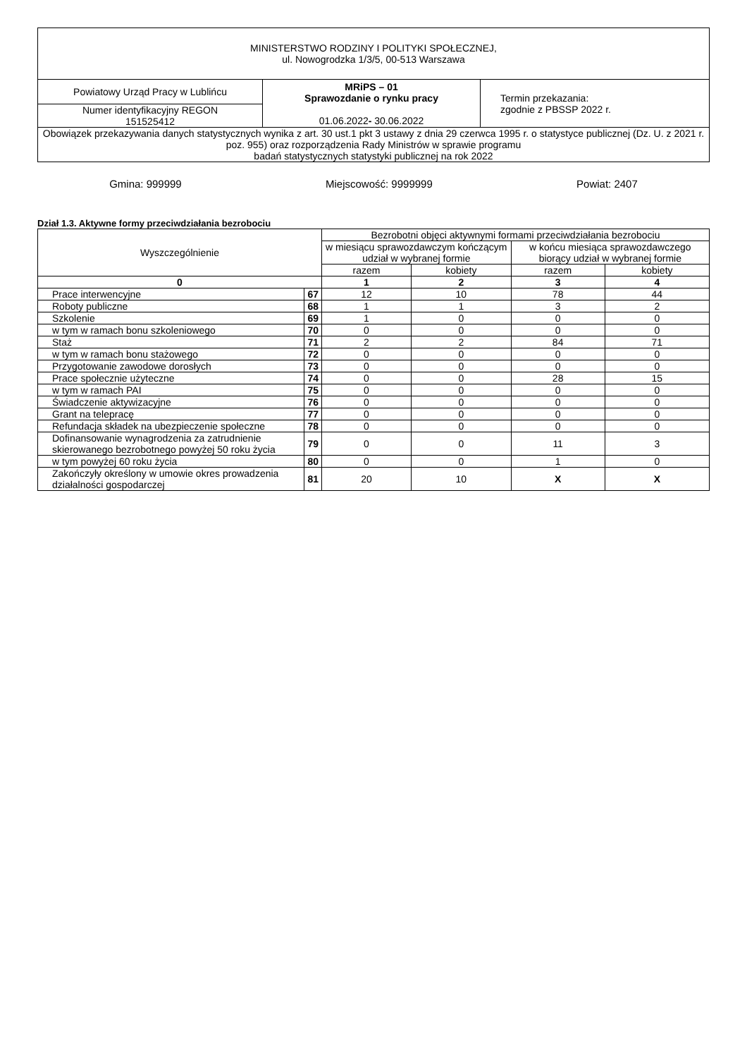| MINISTERSTWO RODZINY I POLITYKI SPOŁECZNEJ, ul. Nowogrodzka 1/3/5, 00-513 Warszawa | | |
| Powiatowy Urząd Pracy w Lublińcu | MRiPS – 01 Sprawozdanie o rynku pracy 01.06.2022 - 30.06.2022 | Termin przekazania: zgodnie z PBSSP 2022 r. |
| Numer identyfikacyjny REGON 151525412 | | |
| Obowiązek przekazywania danych statystycznych wynika z art. 30 ust.1 pkt 3 ustawy z dnia 29 czerwca 1995 r. o statystyce publicznej (Dz. U. z 2021 r. poz. 955) oraz rozporządzenia Rady Ministrów w sprawie programu badań statystycznych statystyki publicznej na rok 2022 | | |
Gmina: 999999 Miejscowość: 9999999 Powiat: 2407
Dział 1.3. Aktywne formy przeciwdziałania bezrobociu
| Wyszczególnienie | | Bezrobotni objęci aktywnymi formami przeciwdziałania bezrobociu | | | |
| --- | --- | --- | --- | --- | --- |
| | | w miesiącu sprawozdawczym kończącym udział w wybranej formie | | w końcu miesiąca sprawozdawczego biorący udział w wybranej formie | |
| | | razem | kobiety | razem | kobiety |
| 0 | | 1 | 2 | 3 | 4 |
| Prace interwencyjne | 67 | 12 | 10 | 78 | 44 |
| Roboty publiczne | 68 | 1 | 1 | 3 | 2 |
| Szkolenie | 69 | 1 | 0 | 0 | 0 |
| w tym w ramach bonu szkoleniowego | 70 | 0 | 0 | 0 | 0 |
| Staż | 71 | 2 | 2 | 84 | 71 |
| w tym w ramach bonu stażowego | 72 | 0 | 0 | 0 | 0 |
| Przygotowanie zawodowe dorosłych | 73 | 0 | 0 | 0 | 0 |
| Prace społecznie użyteczne | 74 | 0 | 0 | 28 | 15 |
| w tym w ramach PAI | 75 | 0 | 0 | 0 | 0 |
| Świadczenie aktywizacyjne | 76 | 0 | 0 | 0 | 0 |
| Grant na telepracę | 77 | 0 | 0 | 0 | 0 |
| Refundacja składek na ubezpieczenie społeczne | 78 | 0 | 0 | 0 | 0 |
| Dofinansowanie wynagrodzenia za zatrudnienie skierowanego bezrobotnego powyżej 50 roku życia | 79 | 0 | 0 | 11 | 3 |
| w tym powyżej 60 roku życia | 80 | 0 | 0 | 1 | 0 |
| Zakończyły określony w umowie okres prowadzenia działalności gospodarczej | 81 | 20 | 10 | X | X |